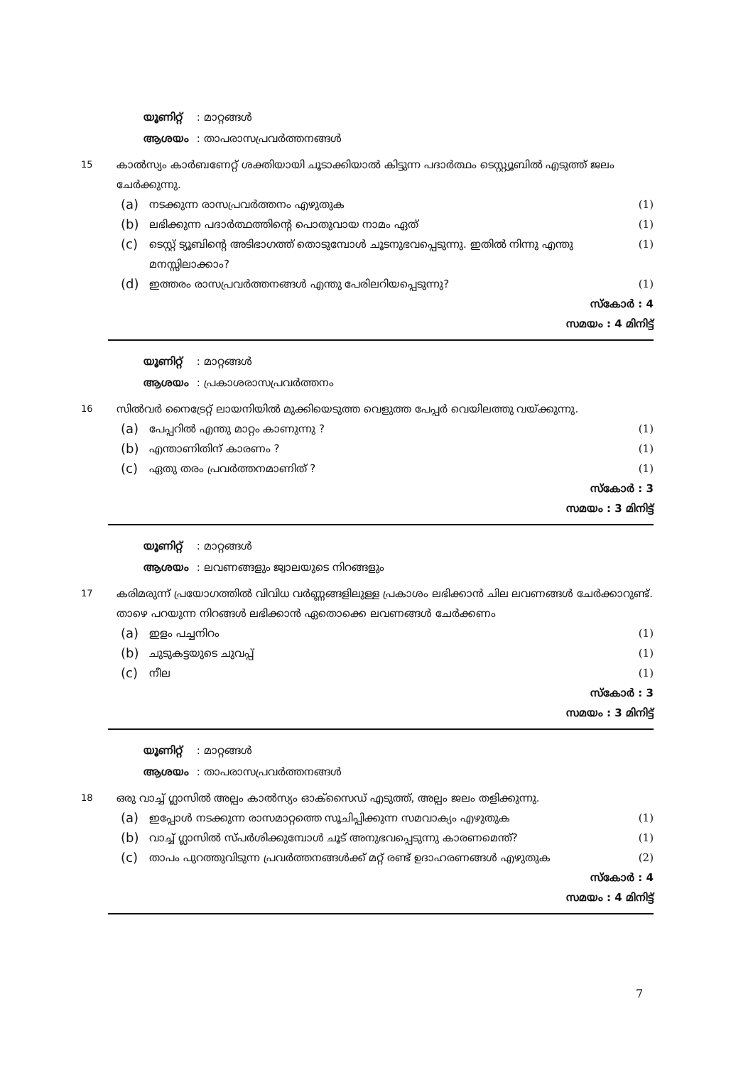യൂണിറ്റ് : മാറ്റങ്ങൾ
ആശയം : താപരാസപ്രവർത്തനങ്ങൾ
15
കാൽസ്യം കാർബണേറ്റ് ശക്തിയായി ചൂടാക്കിയാൽ കിട്ടുന്ന പദാർത്ഥം ടെസ്റ്റ്യൂബിൽ എടുത്ത് ജലം ചേർക്കുന്നു.
(a) നടക്കുന്ന രാസപ്രവർത്തനം എഴുതുക (1)
(b) ലഭിക്കുന്ന പദാർത്ഥത്തിന്റെ പൊതുവായ നാമം ഏത് (1)
(c) ടെസ്റ്റ് ട്യൂബിന്റെ അടിഭാഗത്ത് തൊടുമ്പോൾ ചൂടനുഭവപ്പെടുന്നു. ഇതിൽ നിന്നു എന്തു മനസ്സിലാക്കാം? (1)
(d) ഇത്തരം രാസപ്രവർത്തനങ്ങൾ എന്തു പേരിലറിയപ്പെടുന്നു? (1)
സ്കോർ : 4
സമയം : 4 മിനിട്ട്
യൂണിറ്റ് : മാറ്റങ്ങൾ
ആശയം : പ്രകാശരാസപ്രവർത്തനം
16
സിൽവർ നൈട്രേറ്റ് ലായനിയിൽ മുക്കിയെടുത്ത വെളുത്ത പേപ്പർ വെയിലത്തു വയ്ക്കുന്നു.
(a) പേപ്പറിൽ എന്തു മാറ്റം കാണുന്നു ? (1)
(b) എന്താണിതിന് കാരണം ? (1)
(c) ഏതു തരം പ്രവർത്തനമാണിത് ? (1)
സ്കോർ : 3
സമയം : 3 മിനിട്ട്
യൂണിറ്റ് : മാറ്റങ്ങൾ
ആശയം : ലവണങ്ങളും ജ്വാലയുടെ നിറങ്ങളും
17
കരിമരുന്ന് പ്രയോഗത്തിൽ വിവിധ വർണ്ണങ്ങളിലുള്ള പ്രകാശം ലഭിക്കാൻ ചില ലവണങ്ങൾ ചേർക്കാറുണ്ട്.
താഴെ പറയുന്ന നിറങ്ങൾ ലഭിക്കാൻ ഏതൊക്കെ ലവണങ്ങൾ ചേർക്കണം
(a) ഇളം പച്ചനിറം (1)
(b) ചുടുകട്ടയുടെ ചുവപ്പ് (1)
(c) നീല (1)
സ്കോർ : 3
സമയം : 3 മിനിട്ട്
യൂണിറ്റ് : മാറ്റങ്ങൾ
ആശയം : താപരാസപ്രവർത്തനങ്ങൾ
18
ഒരു വാച്ച് ഗ്ലാസിൽ അല്പം കാൽസ്യം ഓക്സൈഡ് എടുത്ത്, അല്പം ജലം തളിക്കുന്നു.
(a) ഇപ്പോൾ നടക്കുന്ന രാസമാറ്റത്തെ സൂചിപ്പിക്കുന്ന സമവാക്യം എഴുതുക (1)
(b) വാച്ച് ഗ്ലാസിൽ സ്പർശിക്കുമ്പോൾ ചൂട് അനുഭവപ്പെടുന്നു കാരണമെന്ത്? (1)
(c) താപം പുറത്തുവിടുന്ന പ്രവർത്തനങ്ങൾക്ക് മറ്റ് രണ്ട് ഉദാഹരണങ്ങൾ എഴുതുക (2)
സ്കോർ : 4
സമയം : 4 മിനിട്ട്
7